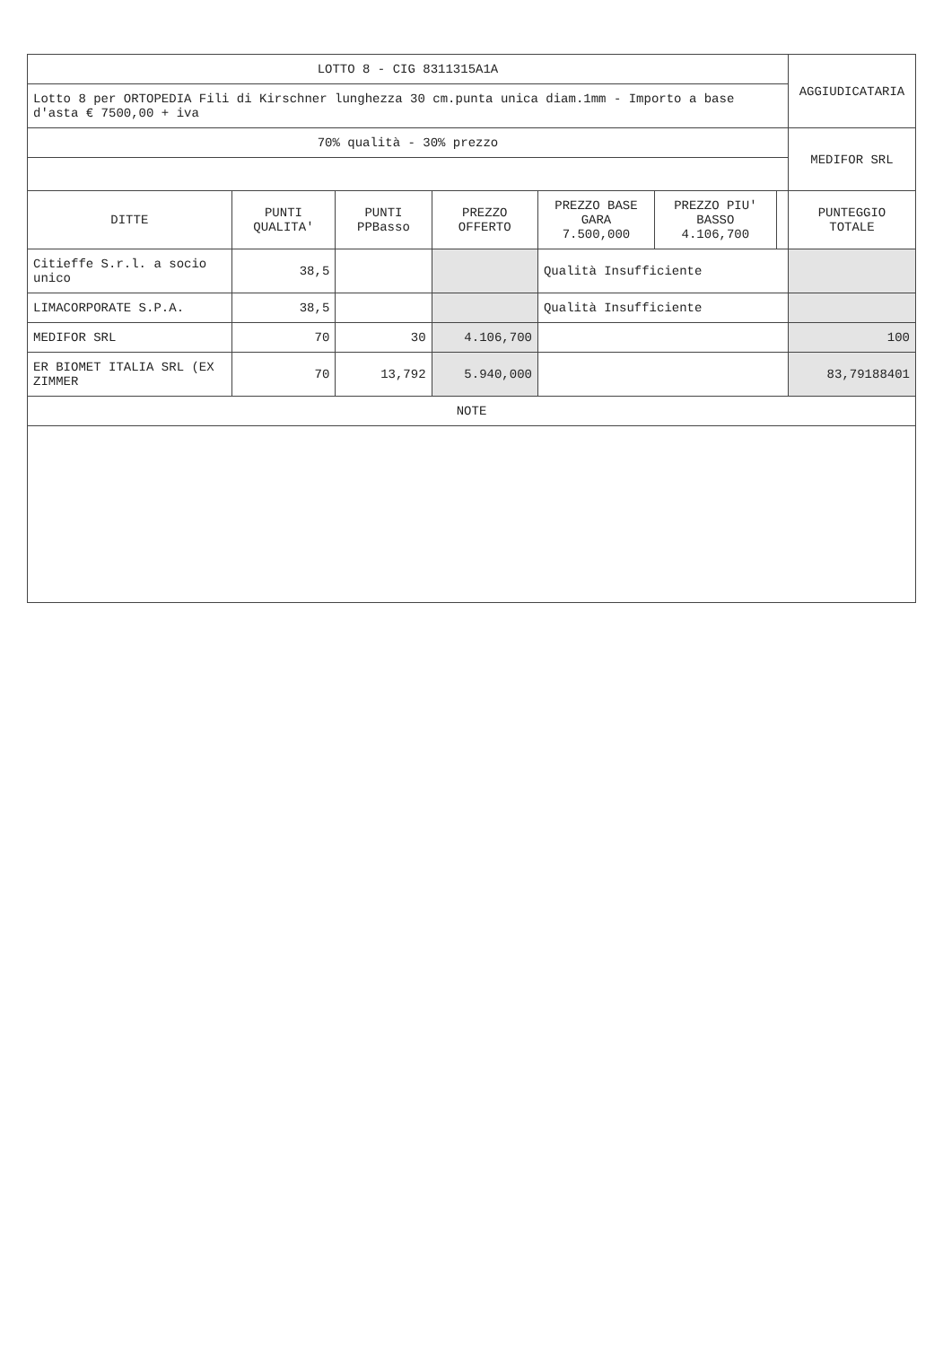| LOTTO 8 - CIG 8311315A1A | | | | | | | AGGIUDICATARIA |
| Lotto 8 per ORTOPEDIA Fili di Kirschner lunghezza 30 cm.punta unica diam.1mm - Importo a base d'asta € 7500,00 + iva | | | | | | | |
| 70% qualità - 30% prezzo | | | | | | | MEDIFOR SRL |
| DITTE | PUNTI QUALITA' | PUNTI PPBasso | PREZZO OFFERTO | PREZZO BASE GARA 7.500,000 | PREZZO PIU' BASSO 4.106,700 | | PUNTEGGIO TOTALE |
| Citieffe S.r.l. a socio unico | 38,5 | | | Qualità Insufficiente | | | |
| LIMACORPORATE S.P.A. | 38,5 | | | Qualità Insufficiente | | | |
| MEDIFOR SRL | 70 | 30 | 4.106,700 | | | | 100 |
| ER BIOMET ITALIA SRL (EX ZIMMER | 70 | 13,792 | 5.940,000 | | | | 83,79188401 |
| NOTE | | | | | | | |